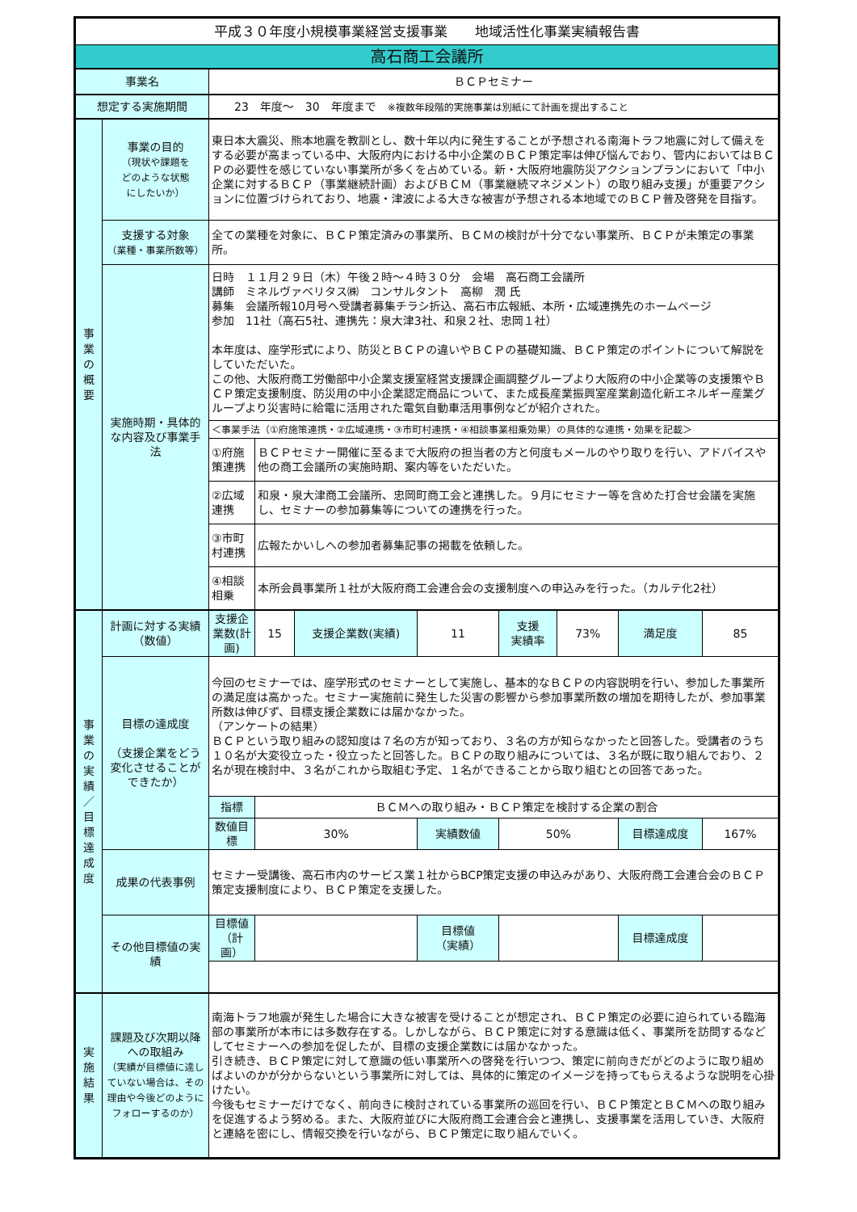| 平成３０年度小規模事業経営支援事業 地域活性化事業実績報告書 | | | | | | | | | |
| 高石商工会議所 | | | | | | | | | |
| 事業名 | | ＢＣＰセミナー | | | | | | | |
| 想定する実施期間 | | 23 年度～ 30 年度まで ※複数年段階的実施事業は別紙にて計画を提出すること | | | | | | | |
| 事 業 の 概 要 | 事業の目的 （現状や課題を どのような状態 にしたいか） | 東日本大震災、熊本地震を教訓とし、数十年以内に発生することが予想される南海トラフ地震に対して備えをする必要が高まっている中、大阪府内における中小企業のＢＣＰ策定率は伸び悩んでおり、管内においてはＢＣＰの必要性を感じていない事業所が多くを占めている。新・大阪府地震防災アクションプランにおいて「中小企業に対するＢＣＰ（事業継続計画）およびＢＣＭ（事業継続マネジメント）の取り組み支援」が重要アクションに位置づけられており、地震・津波による大きな被害が予想される本地域でのＢＣＰ普及啓発を目指す。 | | | | | | | |
| | 支援する対象 （業種・事業所数等） | 全ての業種を対象に、ＢＣＰ策定済みの事業所、ＢＣＭの検討が十分でない事業所、ＢＣＰが未策定の事業所。 | | | | | | | |
| | 実施時期・具体的な内容及び事業手法 | 日時 １１月２９日（木）午後２時～４時３０分 会場 高石商工会議所 講師 ミネルヴァベリタス㈱ コンサルタント 高柳 潤 氏 募集 会議所報10月号へ受講者募集チラシ折込、高石市広報紙、本所・広域連携先のホームページ 参加 11社（高石5社、連携先：泉大津3社、和泉２社、忠岡１社） 本年度は、座学形式により、防災とＢＣＰの違いやＢＣＰの基礎知識、ＢＣＰ策定のポイントについて解説をしていただいた。 この他、大阪府商工労働部中小企業支援室経営支援課企画調整グループより大阪府の中小企業等の支援策やＢＣＰ策定支援制度、防災用の中小企業認定商品について、また成長産業振興室産業創造化新エネルギー産業グループより災害時に給電に活用された電気自動車活用事例などが紹介された。 | | | | | | | |
| | | ＜事業手法（①府施策連携・②広域連携・③市町村連携・④相談事業相乗効果）の具体的な連携・効果を記載＞ | | | | | | | |
| | | ①府施策連携 | ＢＣＰセミナー開催に至るまで大阪府の担当者の方と何度もメールのやり取りを行い、アドバイスや他の商工会議所の実施時期、案内等をいただいた。 | | | | | | |
| | | ②広域連携 | 和泉・泉大津商工会議所、忠岡町商工会と連携した。９月にセミナー等を含めた打合せ会議を実施し、セミナーの参加募集等についての連携を行った。 | | | | | | |
| | | ③市町村連携 | 広報たかいしへの参加者募集記事の掲載を依頼した。 | | | | | | |
| | | ④相談相乗 | 本所会員事業所１社が大阪府商工会連合会の支援制度への申込みを行った。（カルテ化2社） | | | | | | |
| 事 業 の 実 績 ／ 目 標 達 成 度 | 計画に対する実績（数値） | 支援企業数(計画) | 15 | 支援企業数(実績) | 11 | 支援 実績率 | 73% | 満足度 | 85 |
| | 目標の達成度 （支援企業をどう変化させることができたか） | 今回のセミナーでは、座学形式のセミナーとして実施し、基本的なＢＣＰの内容説明を行い、参加した事業所の満足度は高かった。セミナー実施前に発生した災害の影響から参加事業所数の増加を期待したが、参加事業所数は伸びず、目標支援企業数には届かなかった。 （アンケートの結果） ＢＣＰという取り組みの認知度は７名の方が知っており、３名の方が知らなかったと回答した。受講者のうち１０名が大変役立った・役立ったと回答した。ＢＣＰの取り組みについては、３名が既に取り組んでおり、２名が現在検討中、３名がこれから取組む予定、１名ができることから取り組むとの回答であった。 | | | | | | | |
| | | 指標 | ＢＣＭへの取り組み・ＢＣＰ策定を検討する企業の割合 | | | | | | |
| | | 数値目標 | 30% | | 実績数値 | 50% | | 目標達成度 | 167% |
| | 成果の代表事例 | セミナー受講後、高石市内のサービス業１社からBCP策定支援の申込みがあり、大阪府商工会連合会のＢＣＰ策定支援制度により、ＢＣＰ策定を支援した。 | | | | | | | |
| | その他目標値の実績 | 目標値 （計画） | | | 目標値 （実績） | | | 目標達成度 | |
| 実 施 結 果 | 課題及び次期以降への取組み （実績が目標値に達していない場合は、その理由や今後どのようにフォローするのか） | 南海トラフ地震が発生した場合に大きな被害を受けることが想定され、ＢＣＰ策定の必要に迫られている臨海部の事業所が本市には多数存在する。しかしながら、ＢＣＰ策定に対する意識は低く、事業所を訪問するなどしてセミナーへの参加を促したが、目標の支援企業数には届かなかった。 引き続き、ＢＣＰ策定に対して意識の低い事業所への啓発を行いつつ、策定に前向きだがどのように取り組めばよいのかが分からないという事業所に対しては、具体的に策定のイメージを持ってもらえるような説明を心掛けたい。 今後もセミナーだけでなく、前向きに検討されている事業所の巡回を行い、ＢＣＰ策定とＢＣＭへの取り組みを促進するよう努める。また、大阪府並びに大阪府商工会連合会と連携し、支援事業を活用していき、大阪府と連絡を密にし、情報交換を行いながら、ＢＣＰ策定に取り組んでいく。 | | | | | | | |